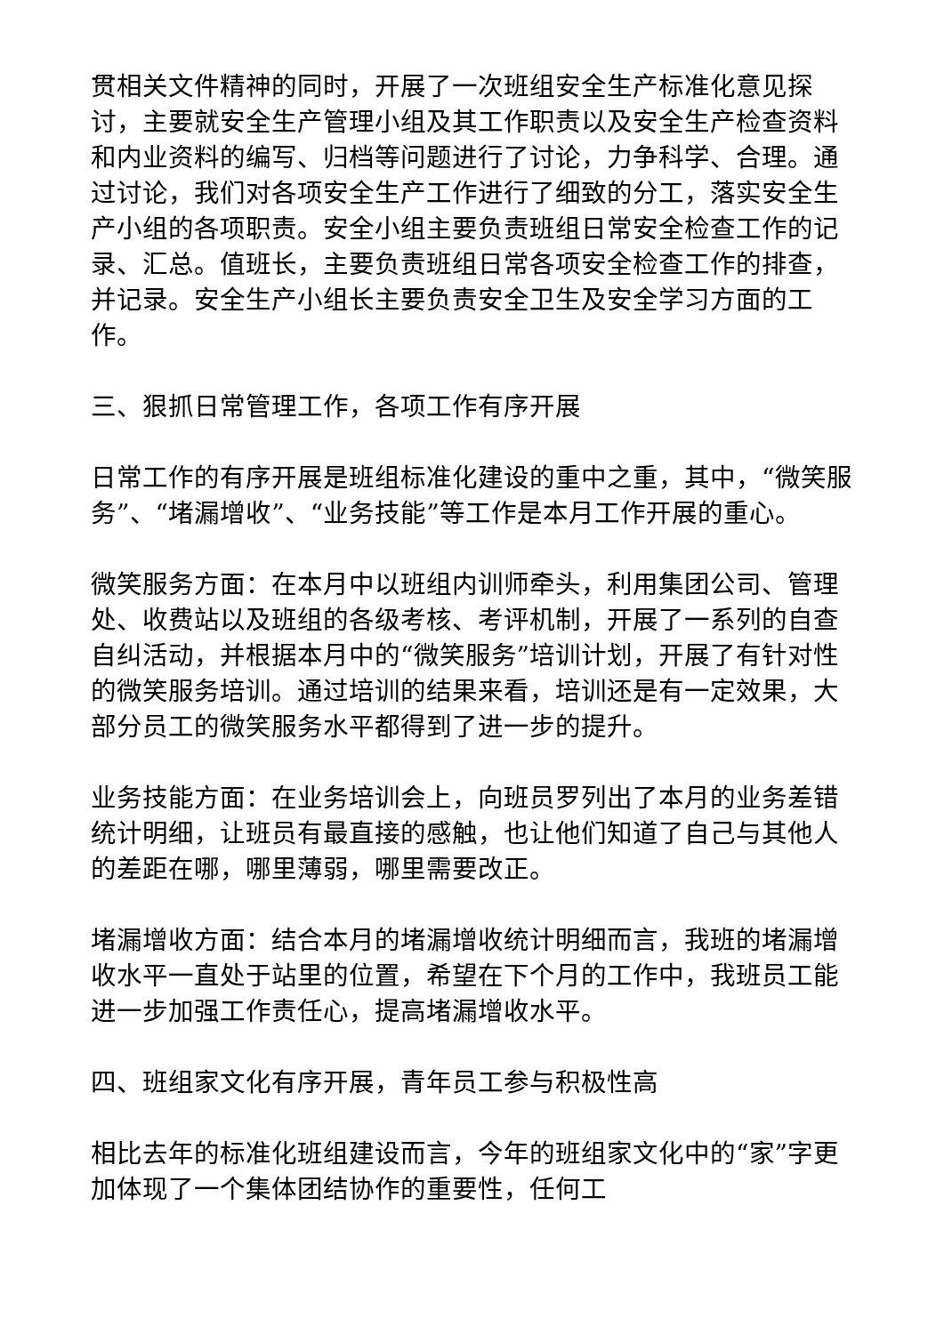贯相关文件精神的同时，开展了一次班组安全生产标准化意见探讨，主要就安全生产管理小组及其工作职责以及安全生产检查资料和内业资料的编写、归档等问题进行了讨论，力争科学、合理。通过讨论，我们对各项安全生产工作进行了细致的分工，落实安全生产小组的各项职责。安全小组主要负责班组日常安全检查工作的记录、汇总。值班长，主要负责班组日常各项安全检查工作的排查，并记录。安全生产小组长主要负责安全卫生及安全学习方面的工作。
三、狠抓日常管理工作，各项工作有序开展
日常工作的有序开展是班组标准化建设的重中之重，其中，“微笑服务”、“堵漏增收”、“业务技能”等工作是本月工作开展的重心。
微笑服务方面：在本月中以班组内训师牵头，利用集团公司、管理处、收费站以及班组的各级考核、考评机制，开展了一系列的自查自纠活动，并根据本月中的“微笑服务”培训计划，开展了有针对性的微笑服务培训。通过培训的结果来看，培训还是有一定效果，大部分员工的微笑服务水平都得到了进一步的提升。
业务技能方面：在业务培训会上，向班员罗列出了本月的业务差错统计明细，让班员有最直接的感触，也让他们知道了自己与其他人的差距在哪，哪里薄弱，哪里需要改正。
堵漏增收方面：结合本月的堵漏增收统计明细而言，我班的堵漏增收水平一直处于站里的位置，希望在下个月的工作中，我班员工能进一步加强工作责任心，提高堵漏增收水平。
四、班组家文化有序开展，青年员工参与积极性高
相比去年的标准化班组建设而言，今年的班组家文化中的“家”字更加体现了一个集体团结协作的重要性，任何工